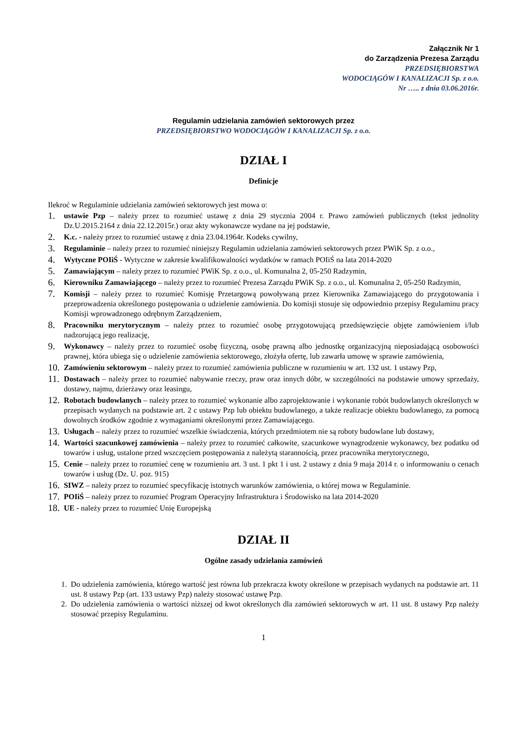Załącznik Nr 1
do Zarządzenia Prezesa Zarządu
PRZEDSIĘBIORSTWA
WODOCIĄGÓW I KANALIZACJI Sp. z o.o.
Nr ….. z dnia 03.06.2016r.
Regulamin udzielania zamówień sektorowych przez
PRZEDSIĘBIORSTWO WODOCIĄGÓW I KANALIZACJI Sp. z o.o.
DZIAŁ I
Definicje
Ilekroć w Regulaminie udzielania zamówień sektorowych jest mowa o:
1. ustawie Pzp – należy przez to rozumieć ustawę z dnia 29 stycznia 2004 r. Prawo zamówień publicznych (tekst jednolity Dz.U.2015.2164 z dnia 22.12.2015r.) oraz akty wykonawcze wydane na jej podstawie,
2. K.c. - należy przez to rozumieć ustawę z dnia 23.04.1964r. Kodeks cywilny,
3. Regulaminie – należy przez to rozumieć niniejszy Regulamin udzielania zamówień sektorowych przez PWiK Sp. z o.o.,
4. Wytyczne POIiŚ - Wytyczne w zakresie kwalifikowalności wydatków w ramach POIiŚ na lata 2014-2020
5. Zamawiającym – należy przez to rozumieć PWiK Sp. z o.o., ul. Komunalna 2, 05-250 Radzymin,
6. Kierowniku Zamawiającego – należy przez to rozumieć Prezesa Zarządu PWiK Sp. z o.o., ul. Komunalna 2, 05-250 Radzymin,
7. Komisji – należy przez to rozumieć Komisję Przetargową powoływaną przez Kierownika Zamawiającego do przygotowania i przeprowadzenia określonego postępowania o udzielenie zamówienia. Do komisji stosuje się odpowiednio przepisy Regulaminu pracy Komisji wprowadzonego odrębnym Zarządzeniem,
8. Pracowniku merytorycznym – należy przez to rozumieć osobę przygotowującą przedsięwzięcie objęte zamówieniem i/lub nadzorującą jego realizację,
9. Wykonawcy – należy przez to rozumieć osobę fizyczną, osobę prawną albo jednostkę organizacyjną nieposiadającą osobowości prawnej, która ubiega się o udzielenie zamówienia sektorowego, złożyła ofertę, lub zawarła umowę w sprawie zamówienia,
10. Zamówieniu sektorowym – należy przez to rozumieć zamówienia publiczne w rozumieniu w art. 132 ust. 1 ustawy Pzp,
11. Dostawach – należy przez to rozumieć nabywanie rzeczy, praw oraz innych dóbr, w szczególności na podstawie umowy sprzedaży, dostawy, najmu, dzierżawy oraz leasingu,
12. Robotach budowlanych – należy przez to rozumieć wykonanie albo zaprojektowanie i wykonanie robót budowlanych określonych w przepisach wydanych na podstawie art. 2 c ustawy Pzp lub obiektu budowlanego, a także realizacje obiektu budowlanego, za pomocą dowolnych środków zgodnie z wymaganiami określonymi przez Zamawiającego.
13. Usługach – należy przez to rozumieć wszelkie świadczenia, których przedmiotem nie są roboty budowlane lub dostawy,
14. Wartości szacunkowej zamówienia – należy przez to rozumieć całkowite, szacunkowe wynagrodzenie wykonawcy, bez podatku od towarów i usług, ustalone przed wszczęciem postępowania z należytą starannością, przez pracownika merytorycznego,
15. Cenie – należy przez to rozumieć cenę w rozumieniu art. 3 ust. 1 pkt 1 i ust. 2 ustawy z dnia 9 maja 2014 r. o informowaniu o cenach towarów i usług (Dz. U. poz. 915)
16. SIWZ – należy przez to rozumieć specyfikację istotnych warunków zamówienia, o której mowa w Regulaminie.
17. POIiŚ – należy przez to rozumieć Program Operacyjny Infrastruktura i Środowisko na lata 2014-2020
18. UE - należy przez to rozumieć Unię Europejską
DZIAŁ II
Ogólne zasady udzielania zamówień
1. Do udzielenia zamówienia, którego wartość jest równa lub przekracza kwoty określone w przepisach wydanych na podstawie art. 11 ust. 8 ustawy Pzp (art. 133 ustawy Pzp) należy stosować ustawę Pzp.
2. Do udzielenia zamówienia o wartości niższej od kwot określonych dla zamówień sektorowych w art. 11 ust. 8 ustawy Pzp należy stosować przepisy Regulaminu.
1